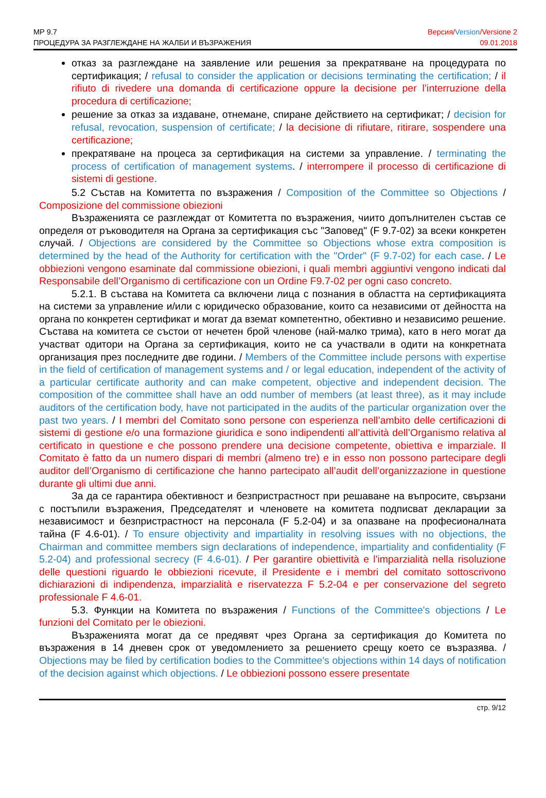Версия/Version/Versione 2
09.01.2018 МР 9.7
ПРОЦЕДУРА ЗА РАЗГЛЕЖДАНЕ НА ЖАЛБИ И ВЪЗРАЖЕНИЯ
отказ за разглеждане на заявление или решения за прекратяване на процедурата по сертификация; / refusal to consider the application or decisions terminating the certification; / il rifiuto di rivedere una domanda di certificazione oppure la decisione per l’interruzione della procedura di certificazione;
решение за отказ за издаване, отнемане, спиране действието на сертификат; / decision for refusal, revocation, suspension of certificate; / la decisione di rifiutare, ritirare, sospendere una certificazione;
прекратяване на процеса за сертификация на системи за управление. / terminating the process of certification of management systems. / interrompere il processo di certificazione di sistemi di gestione.
5.2 Състав на Комитетта по възражения / Composition of the Committee so Objections / Composizione del commissione obiezioni
Възраженията се разглеждат от Комитетта по възражения, чиито допълнителен състав се определя от ръководителя на Органа за сертификация със "Заповед" (F 9.7-02) за всеки конкретен случай. / Objections are considered by the Committee so Objections whose extra composition is determined by the head of the Authority for certification with the "Order" (F 9.7-02) for each case. / Le obbiezioni vengono esaminate dal commissione obiezioni, i quali membri aggiuntivi vengono indicati dal Responsabile dell’Organismo di certificazione con un Ordine F9.7-02 per ogni caso concreto.
5.2.1. В състава на Комитета са включени лица с познания в областта на сертификацията на системи за управление и/или с юридическо образование, които са независими от дейността на органа по конкретен сертификат и могат да вземат компетентно, обективно и независимо решение. Състава на комитета се състои от нечетен брой членове (най-малко трима), като в него могат да участват одитори на Органа за сертификация, които не са участвали в одити на конкретната организация през последните две години. / Members of the Committee include persons with expertise in the field of certification of management systems and / or legal education, independent of the activity of a particular certificate authority and can make competent, objective and independent decision. The composition of the committee shall have an odd number of members (at least three), as it may include auditors of the certification body, have not participated in the audits of the particular organization over the past two years. / I membri del Comitato sono persone con esperienza nell’ambito delle certificazioni di sistemi di gestione e/o una formazione giuridica e sono indipendenti all’attività dell’Organismo relativa al certificato in questione e che possono prendere una decisione competente, obiettiva e imparziale. Il Comitato è fatto da un numero dispari di membri (almeno tre) e in esso non possono partecipare degli auditor dell’Organismo di certificazione che hanno partecipato all’audit dell’organizzazione in questione durante gli ultimi due anni.
За да се гарантира обективност и безпристрастност при решаване на въпросите, свързани с постъпили възражения, Председателят и членовете на комитета подписват декларации за независимост и безпристрастност на персонала (F 5.2-04) и за опазване на професионалната тайна (F 4.6-01). / To ensure objectivity and impartiality in resolving issues with no objections, the Chairman and committee members sign declarations of independence, impartiality and confidentiality (F 5.2-04) and professional secrecy (F 4.6-01). / Per garantire obiettività e l'imparzialità nella risoluzione delle questioni riguardo le obbiezioni ricevute, il Presidente e i membri del comitato sottoscrivono dichiarazioni di indipendenza, imparzialità e riservatezza F 5.2-04 e per conservazione del segreto professionale F 4.6-01.
5.3. Функции на Комитета по възражения / Functions of the Committee's objections / Le funzioni del Comitato per le obiezioni.
Възраженията могат да се предявят чрез Органа за сертификация до Комитета по възражения в 14 дневен срок от уведомлението за решението срещу което се възразява. / Objections may be filed by certification bodies to the Committee's objections within 14 days of notification of the decision against which objections. / Le obbiezioni possono essere presentate
стр. 9/12